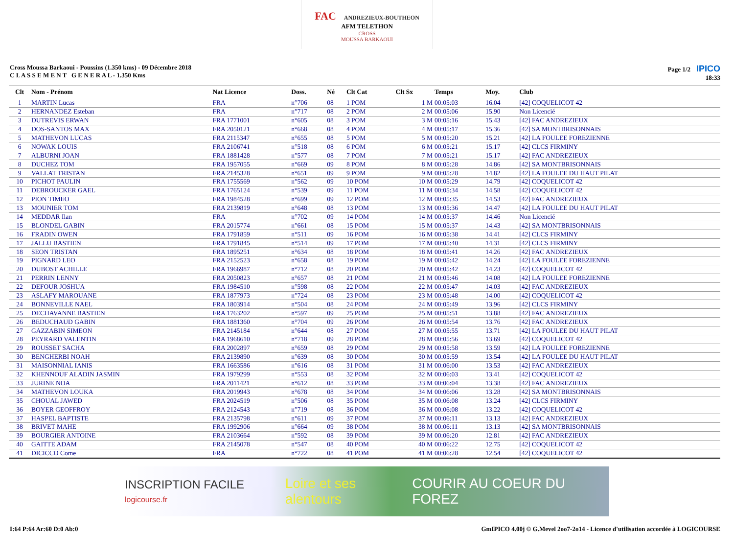FAC ANDREZIEUX-BOUTHEON AFM TELETHON
CROSS
MOUSSA BARKAOUI
Cross Moussa Barkaoui - Poussins (1.350 kms) - 09 Décembre 2018
C L A S S E M E N T G E N E R A L - 1.350 Kms
Page 1/2 IPICO
18:33
| Clt | Nom - Prénom | Nat Licence | Doss. | Né | Clt Cat | Clt Sx | Temps | Moy. | Club |
| --- | --- | --- | --- | --- | --- | --- | --- | --- | --- |
| 1 | MARTIN Lucas | FRA | n°706 | 08 | 1 POM | 1 M | 00:05:03 | 16.04 | [42] COQUELICOT 42 |
| 2 | HERNANDEZ Esteban | FRA | n°717 | 08 | 2 POM | 2 M | 00:05:06 | 15.90 | Non Licencié |
| 3 | DUTREVIS ERWAN | FRA 1771001 | n°605 | 08 | 3 POM | 3 M | 00:05:16 | 15.43 | [42] FAC ANDREZIEUX |
| 4 | DOS-SANTOS MAX | FRA 2050121 | n°668 | 08 | 4 POM | 4 M | 00:05:17 | 15.36 | [42] SA MONTBRISONNAIS |
| 5 | MATHEVON LUCAS | FRA 2115347 | n°655 | 08 | 5 POM | 5 M | 00:05:20 | 15.21 | [42] LA FOULEE FOREZIENNE |
| 6 | NOWAK LOUIS | FRA 2106741 | n°518 | 08 | 6 POM | 6 M | 00:05:21 | 15.17 | [42] CLCS FIRMINY |
| 7 | ALBURNI JOAN | FRA 1881428 | n°577 | 08 | 7 POM | 7 M | 00:05:21 | 15.17 | [42] FAC ANDREZIEUX |
| 8 | DUCHEZ TOM | FRA 1957055 | n°669 | 09 | 8 POM | 8 M | 00:05:28 | 14.86 | [42] SA MONTBRISONNAIS |
| 9 | VALLAT TRISTAN | FRA 2145328 | n°651 | 09 | 9 POM | 9 M | 00:05:28 | 14.82 | [42] LA FOULEE DU HAUT PILAT |
| 10 | PICHOT PAULIN | FRA 1755569 | n°562 | 09 | 10 POM | 10 M | 00:05:29 | 14.79 | [42] COQUELICOT 42 |
| 11 | DEBROUCKER GAEL | FRA 1765124 | n°539 | 09 | 11 POM | 11 M | 00:05:34 | 14.58 | [42] COQUELICOT 42 |
| 12 | PION TIMEO | FRA 1984528 | n°699 | 09 | 12 POM | 12 M | 00:05:35 | 14.53 | [42] FAC ANDREZIEUX |
| 13 | MOUNIER TOM | FRA 2139819 | n°648 | 08 | 13 POM | 13 M | 00:05:36 | 14.47 | [42] LA FOULEE DU HAUT PILAT |
| 14 | MEDDAR Ilan | FRA | n°702 | 09 | 14 POM | 14 M | 00:05:37 | 14.46 | Non Licencié |
| 15 | BLONDEL GABIN | FRA 2015774 | n°661 | 08 | 15 POM | 15 M | 00:05:37 | 14.43 | [42] SA MONTBRISONNAIS |
| 16 | FRADIN OWEN | FRA 1791859 | n°511 | 09 | 16 POM | 16 M | 00:05:38 | 14.41 | [42] CLCS FIRMINY |
| 17 | JALLU BASTIEN | FRA 1791845 | n°514 | 09 | 17 POM | 17 M | 00:05:40 | 14.31 | [42] CLCS FIRMINY |
| 18 | SEON TRISTAN | FRA 1895251 | n°634 | 08 | 18 POM | 18 M | 00:05:41 | 14.26 | [42] FAC ANDREZIEUX |
| 19 | PIGNARD LEO | FRA 2152523 | n°658 | 08 | 19 POM | 19 M | 00:05:42 | 14.24 | [42] LA FOULEE FOREZIENNE |
| 20 | DUBOST ACHILLE | FRA 1966987 | n°712 | 08 | 20 POM | 20 M | 00:05:42 | 14.23 | [42] COQUELICOT 42 |
| 21 | PERRIN LENNY | FRA 2050823 | n°657 | 08 | 21 POM | 21 M | 00:05:46 | 14.08 | [42] LA FOULEE FOREZIENNE |
| 22 | DEFOUR JOSHUA | FRA 1984510 | n°598 | 08 | 22 POM | 22 M | 00:05:47 | 14.03 | [42] FAC ANDREZIEUX |
| 23 | ASLAFY MAROUANE | FRA 1877973 | n°724 | 08 | 23 POM | 23 M | 00:05:48 | 14.00 | [42] COQUELICOT 42 |
| 24 | BONNEVILLE NAEL | FRA 1803914 | n°504 | 08 | 24 POM | 24 M | 00:05:49 | 13.96 | [42] CLCS FIRMINY |
| 25 | DECHAVANNE BASTIEN | FRA 1763202 | n°597 | 09 | 25 POM | 25 M | 00:05:51 | 13.88 | [42] FAC ANDREZIEUX |
| 26 | BEDUCHAUD GABIN | FRA 1881360 | n°704 | 09 | 26 POM | 26 M | 00:05:54 | 13.76 | [42] FAC ANDREZIEUX |
| 27 | GAZZABIN SIMEON | FRA 2145184 | n°644 | 08 | 27 POM | 27 M | 00:05:55 | 13.71 | [42] LA FOULEE DU HAUT PILAT |
| 28 | PEYRARD VALENTIN | FRA 1968610 | n°718 | 09 | 28 POM | 28 M | 00:05:56 | 13.69 | [42] COQUELICOT 42 |
| 29 | ROUSSET SACHA | FRA 2002897 | n°659 | 08 | 29 POM | 29 M | 00:05:58 | 13.59 | [42] LA FOULEE FOREZIENNE |
| 30 | BENGHERBI NOAH | FRA 2139890 | n°639 | 08 | 30 POM | 30 M | 00:05:59 | 13.54 | [42] LA FOULEE DU HAUT PILAT |
| 31 | MAISONNIAL IANIS | FRA 1663586 | n°616 | 08 | 31 POM | 31 M | 00:06:00 | 13.53 | [42] FAC ANDREZIEUX |
| 32 | KHENNOUF ALADIN JASMIN | FRA 1979299 | n°553 | 08 | 32 POM | 32 M | 00:06:03 | 13.41 | [42] COQUELICOT 42 |
| 33 | JURINE NOA | FRA 2011421 | n°612 | 08 | 33 POM | 33 M | 00:06:04 | 13.38 | [42] FAC ANDREZIEUX |
| 34 | MATHEVON LOUKA | FRA 2019943 | n°678 | 08 | 34 POM | 34 M | 00:06:06 | 13.28 | [42] SA MONTBRISONNAIS |
| 35 | CHOUAL JAWED | FRA 2024519 | n°506 | 08 | 35 POM | 35 M | 00:06:08 | 13.24 | [42] CLCS FIRMINY |
| 36 | BOYER GEOFFROY | FRA 2124543 | n°719 | 08 | 36 POM | 36 M | 00:06:08 | 13.22 | [42] COQUELICOT 42 |
| 37 | HASPEL BAPTISTE | FRA 2135798 | n°611 | 09 | 37 POM | 37 M | 00:06:11 | 13.13 | [42] FAC ANDREZIEUX |
| 38 | BRIVET MAHE | FRA 1992906 | n°664 | 09 | 38 POM | 38 M | 00:06:11 | 13.13 | [42] SA MONTBRISONNAIS |
| 39 | BOURGIER ANTOINE | FRA 2103664 | n°592 | 08 | 39 POM | 39 M | 00:06:20 | 12.81 | [42] FAC ANDREZIEUX |
| 40 | GAITTE ADAM | FRA 2145078 | n°547 | 08 | 40 POM | 40 M | 00:06:22 | 12.75 | [42] COQUELICOT 42 |
| 41 | DICICCO Come | FRA | n°722 | 08 | 41 POM | 41 M | 00:06:28 | 12.54 | [42] COQUELICOT 42 |
INSCRIPTION FACILE logicourse.fr Loire et ses alentours COURIR AU COEUR DU FOREZ
I:64 P:64 Ar:60 D:0 Ab:0 GmIPICO 4.00j © G.Mevel 2oo7-2o14 - Licence d'utilisation accordée à LOGICOURSE